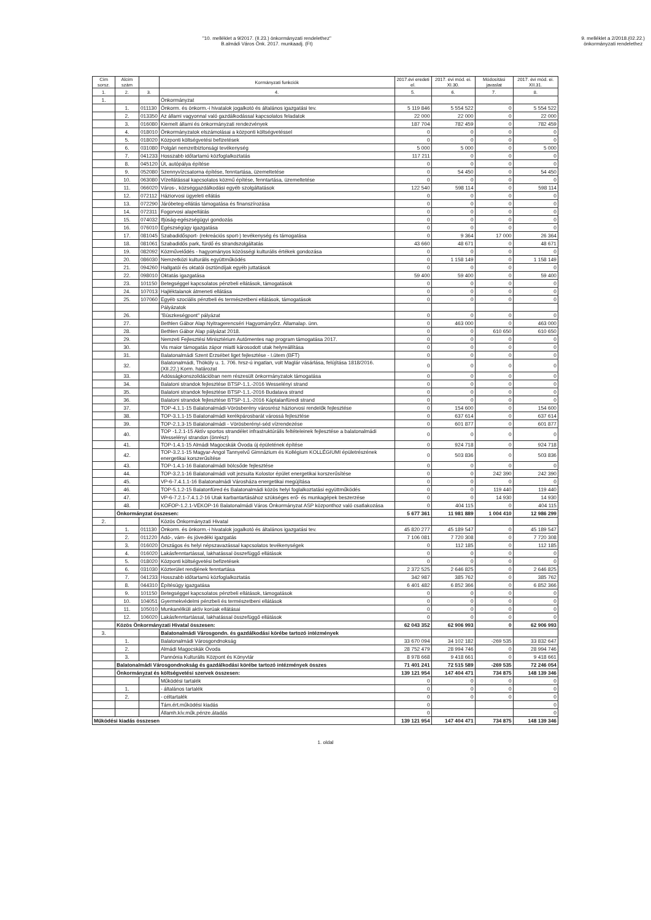"10. melléklet a 9/2017. (II.23.) önkormányzati rendelethez"
B.almádi Város Önk. 2017. munkaadj. (Ft)
9. melléklet a 2/2018.(02.22.)
önkormányzati rendelethez
| Cím sorsz. | Alcím szám | | Kormányzati funkciók | 2017.évi eredeti el. | 2017. évi mód. ei. XI.30. | Módosítási javaslat | 2017. évi mód. ei. XII.31. |
| --- | --- | --- | --- | --- | --- | --- | --- |
| 1. | 2. | 3. | 4. | 5. | 6. | 7. | 8. |
| 1. | | | Önkormányzat | | | | |
| | 1. | 011130 | Önkorm. és önkorm.-i hivatalok jogalkotó és általános igazgatási tev. | 5 119 846 | 5 554 522 | 0 | 5 554 522 |
| | 2. | 013350 | Az állami vagyonnal való gazdálkodással kapcsolatos feladatok | 22 000 | 22 000 | 0 | 22 000 |
| | 3. | 016080 | Kiemelt állami és önkormányzati rendezvények | 187 704 | 782 459 | 0 | 782 459 |
| | 4. | 018010 | Önkormányzatok elszámolásai a központi költségvetéssel | 0 | 0 | 0 | 0 |
| | 5. | 018020 | Központi költségvetési befizetések | 0 | 0 | 0 | 0 |
| | 6. | 031080 | Polgári nemzetbiztonsági tevékenység | 5 000 | 5 000 | 0 | 5 000 |
| | 7. | 041233 | Hosszabb időtartamú közfoglalkoztatás | 117 211 | 0 | 0 | 0 |
| | 8. | 045120 | Út, autópálya építése | 0 | 0 | 0 | 0 |
| | 9. | 052080 | Szennyvízcsatorna építése, fenntartása, üzemeltetése | 0 | 54 450 | 0 | 54 450 |
| | 10. | 063080 | Vízellátással kapcsolatos közmű építése, fenntartása, üzemeltetése | 0 | 0 | 0 | 0 |
| | 11. | 066020 | Város-, községgazdálkodási egyéb szolgáltatások | 122 540 | 598 114 | 0 | 598 114 |
| | 12. | 072112 | Háziorvosi ügyeleti ellátás | 0 | 0 | 0 | 0 |
| | 13. | 072290 | Járóbeteg-ellátás támogatása és finanszírozása | 0 | 0 | 0 | 0 |
| | 14. | 072311 | Fogorvosi alapellátás | 0 | 0 | 0 | 0 |
| | 15. | 074032 | Ifjúság-egészségügyi gondozás | 0 | 0 | 0 | 0 |
| | 16. | 076010 | Egészségügy igazgatása | 0 | 0 | 0 | 0 |
| | 17. | 081045 | Szabadidősport- (rekreációs sport-) tevékenység és támogatása | 0 | 9 364 | 17 000 | 26 364 |
| | 18. | 081061 | Szabadidős park, fürdő és strandszolgáltatás | 43 660 | 48 671 | 0 | 48 671 |
| | 19. | 082092 | Közművelődés - hagyományos közösségi kulturális értékek gondozása | 0 | 0 | 0 | 0 |
| | 20. | 086030 | Nemzetközi kulturális együttműködés | 0 | 1 158 149 | 0 | 1 158 149 |
| | 21. | 094260 | Hallgatói és oktatói ösztöndíjak egyéb juttatások | 0 | 0 | 0 | 0 |
| | 22. | 098010 | Oktatás igazgatása | 59 400 | 59 400 | 0 | 59 400 |
| | 23. | 101150 | Betegséggel kapcsolatos pénzbeli ellátások, támogatások | 0 | 0 | 0 | 0 |
| | 24. | 107013 | Hajléktalanok átmeneti ellátása | 0 | 0 | 0 | 0 |
| | 25. | 107060 | Egyéb szociális pénzbeli és természetbeni ellátások, támogatások | 0 | 0 | 0 | 0 |
| | | | Pályázatok | | | | |
| | 26. | | "Büszkeségpont" pályázat | 0 | 0 | 0 | 0 |
| | 27. | | Bethlen Gábor Alap Nyitragerencséri Hagyományőrz. Államalap. ünn. | 0 | 463 000 | 0 | 463 000 |
| | 28. | | Bethlen Gábor Alap pályázat 2018. | 0 | 0 | 610 650 | 610 650 |
| | 29. | | Nemzeti Fejlesztési Minisztérium Autómentes nap program támogatása 2017. | 0 | 0 | 0 | 0 |
| | 30. | | Vis maior támogatás zápor miatti károsodott utak helyreállítása | 0 | 0 | 0 | 0 |
| | 31. | | Balatonalmádi Szent Erzsébet liget fejlesztése - I.ütem (BFT) | 0 | 0 | 0 | 0 |
| | 32. | | Balatonalmádi, Thököly u. 1. 706. hrsz-ú ingatlan, volt Maglár vásárlása, felújítása 1818/2016. (XII.22.) Korm. határozat | 0 | 0 | 0 | 0 |
| | 33. | | Adósságkonszolidációban nem részesült önkormányzatok támogatása | 0 | 0 | 0 | 0 |
| | 34. | | Balatoni strandok fejlesztése BTSP-1.1.-2016 Wesselényi strand | 0 | 0 | 0 | 0 |
| | 35. | | Balatoni strandok fejlesztése BTSP-1.1.-2016 Budatava strand | 0 | 0 | 0 | 0 |
| | 36. | | Balatoni strandok fejlesztése BTSP-1.1.-2016 Káptalanfüredi strand | 0 | 0 | 0 | 0 |
| | 37. | | TOP-4.1.1-15 Balatonalmádi-Vörösberény városrész háziorvosi rendelők fejlesztése | 0 | 154 600 | 0 | 154 600 |
| | 38. | | TOP-3.1.1-15 Balatonalmádi kerékpárosbarát várossá fejlesztése | 0 | 637 614 | 0 | 637 614 |
| | 39. | | TOP-2.1.3-15 Balatonalmádi - Vörösberényi-séd vízrendezése | 0 | 601 877 | 0 | 601 877 |
| | 40. | | TOP -1.2.1-15 Aktív sportos strandélet infrastruktúrális feltételeinek fejlesztése a balatonalmádi Wesselényi strandon (önrész) | 0 | 0 | 0 | 0 |
| | 41. | | TOP-1.4.1-15 Almádi Magocskák Óvoda új épületének építése | 0 | 924 718 | 0 | 924 718 |
| | 42. | | TOP-3.2.1-15 Magyar-Angol Tannyelvű Gimnázium és Kollégium KOLLÉGIUMI épületrészének energetikai korszerűsítése | 0 | 503 836 | 0 | 503 836 |
| | 43. | | TOP-1.4.1-16 Balatonalmádi bölcsőde fejlesztése | 0 | 0 | 0 | 0 |
| | 44. | | TOP-3.2.1-16 Balatonalmádi volt jezsuita Kolostor épület energetikai korszerűsítése | 0 | 0 | 242 390 | 242 390 |
| | 45. | | VP-6-7.4.1.1-16 Balatonalmádi Városháza energetikai megújítása | 0 | 0 | 0 | 0 |
| | 46. | | TOP-5.1.2-15 Balatonfüred és Balatonalmádi közös helyi foglalkoztatási együttműködés | 0 | 0 | 119 440 | 119 440 |
| | 47. | | VP-6-7.2.1-7.4.1.2-16 Utak karbantartásához szükséges erő- és munkagépek beszerzése | 0 | 0 | 14 930 | 14 930 |
| | 48. | | KOFOP-1.2.1-VEKOP-16 Balatonalmádi Város Önkormányzat ASP központhoz való csatlakozása | 0 | 404 115 | 0 | 404 115 |
| | Önkormányzat összesen: | | | 5 677 361 | 11 981 889 | 1 004 410 | 12 986 299 |
| 2. | | | Közös Önkormányzati Hivatal | | | | |
| | 1. | 011130 | Önkorm. és önkorm.-i hivatalok jogalkotó és általános igazgatási tev. | 45 820 277 | 45 189 547 | 0 | 45 189 547 |
| | 2. | 011220 | Adó-, vám- és jövedéki igazgatás | 7 106 081 | 7 720 308 | 0 | 7 720 308 |
| | 3. | 016020 | Országos és helyi népszavazással kapcsolatos tevékenységek | 0 | 112 185 | 0 | 112 185 |
| | 4. | 016020 | Lakásfenntartással, lakhatással összefüggő ellátások | 0 | 0 | 0 | 0 |
| | 5. | 018020 | Központi költségvetési befizetések | 0 | 0 | 0 | 0 |
| | 6. | 031030 | Közterület rendjének fenntartása | 2 372 525 | 2 646 825 | 0 | 2 646 825 |
| | 7. | 041233 | Hosszabb időtartamú közfoglalkoztatás | 342 987 | 385 762 | 0 | 385 762 |
| | 8. | 044310 | Építésügy igazgatása | 6 401 482 | 6 852 366 | 0 | 6 852 366 |
| | 9. | 101150 | Betegséggel kapcsolatos pénzbeli ellátások, támogatások | 0 | 0 | 0 | 0 |
| | 10. | 104051 | Gyermekvédelmi pénzbeli és természetbeni ellátások | 0 | 0 | 0 | 0 |
| | 11. | 105010 | Munkanélküli aktív korúak ellátásai | 0 | 0 | 0 | 0 |
| | 12. | 106020 | Lakásfenntartással, lakhatással összefüggő ellátások | 0 | 0 | 0 | 0 |
| | Közös Önkormányzati Hivatal összesen: | | | 62 043 352 | 62 906 993 | 0 | 62 906 993 |
| 3. | | | Balatonalmádi Városgondn. és gazdálkodási körébe tartozó intézmények | | | | |
| | 1. | | Balatonalmádi Városgondnokság | 33 670 094 | 34 102 182 | -269 535 | 33 832 647 |
| | 2. | | Almádi Magocskák Óvoda | 28 752 479 | 28 994 746 | 0 | 28 994 746 |
| | 3. | | Pannónia Kulturális Központ és Könyvtár | 8 978 668 | 9 418 661 | 0 | 9 418 661 |
| | Balatonalmádi Városgondnokság és gazdálkodási körébe tartozó intézmények összes | | | 71 401 241 | 72 515 589 | -269 535 | 72 246 054 |
| | Önkormányzat és költségvetési szervek összesen: | | | 139 121 954 | 147 404 471 | 734 875 | 148 139 346 |
| | | | Működési tartalék | 0 | 0 | 0 | 0 |
| | 1. | | - általános tartalék | 0 | 0 | 0 | 0 |
| | 2. | | - céltartalék | 0 | 0 | 0 | 0 |
| | | | Tám.ért.működési kiadás | 0 | | | 0 |
| | | | Államh.kív.műk.pénze.átadás | 0 | | | 0 |
| Működési kiadás összesen | | | | 139 121 954 | 147 404 471 | 734 875 | 148 139 346 |
1. oldal